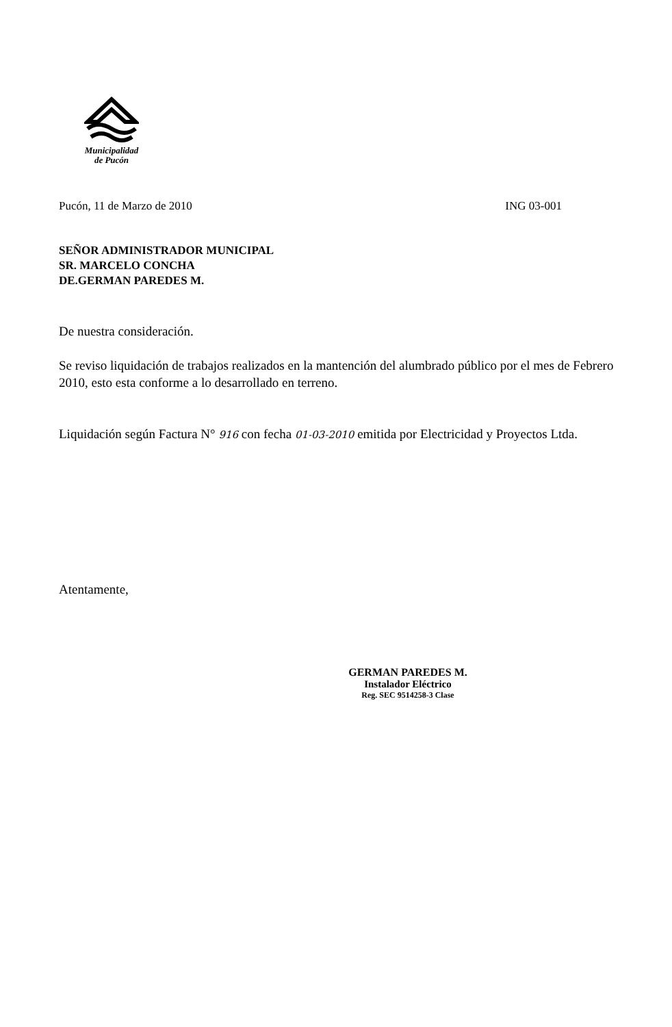Municipalidad
de Pucón
Pucón, 11 de Marzo de 2010 ING 03-001
SEÑOR ADMINISTRADOR MUNICIPAL
SR. MARCELO CONCHA
DE.GERMAN PAREDES M.
De nuestra consideración.
Se reviso liquidación de trabajos realizados en la mantención del alumbrado público por el mes de Febrero 2010, esto esta conforme a lo desarrollado en terreno.
Liquidación según Factura N° 916 con fecha 01-03-2010 emitida por Electricidad y Proyectos Ltda.
Atentamente,
GERMAN PAREDES M.
Instalador Eléctrico
Reg. SEC 9514258-3 Clase